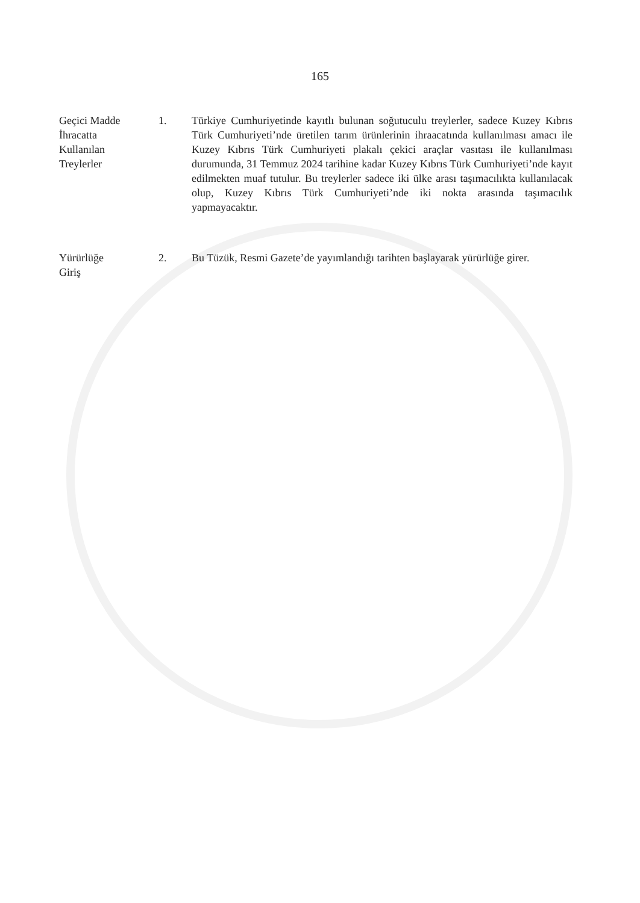165
Geçici Madde
İhracatta
Kullanılan
Treylerler
1. Türkiye Cumhuriyetinde kayıtlı bulunan soğutuculu treylerler, sadece Kuzey Kıbrıs Türk Cumhuriyeti’nde üretilen tarım ürünlerinin ihraacatında kullanılması amacı ile Kuzey Kıbrıs Türk Cumhuriyeti plakalı çekici araçlar vasıtası ile kullanılması durumunda, 31 Temmuz 2024 tarihine kadar Kuzey Kıbrıs Türk Cumhuriyeti’nde kayıt edilmekten muaf tutulur. Bu treylerler sadece iki ülke arası taşımacılıkta kullanılacak olup, Kuzey Kıbrıs Türk Cumhuriyeti’nde iki nokta arasında taşımacılık yapmayacaktır.
Yürürlüğe
Giriş
2. Bu Tüzük, Resmi Gazete’de yayımlandığı tarihten başlayarak yürürlüğe girer.